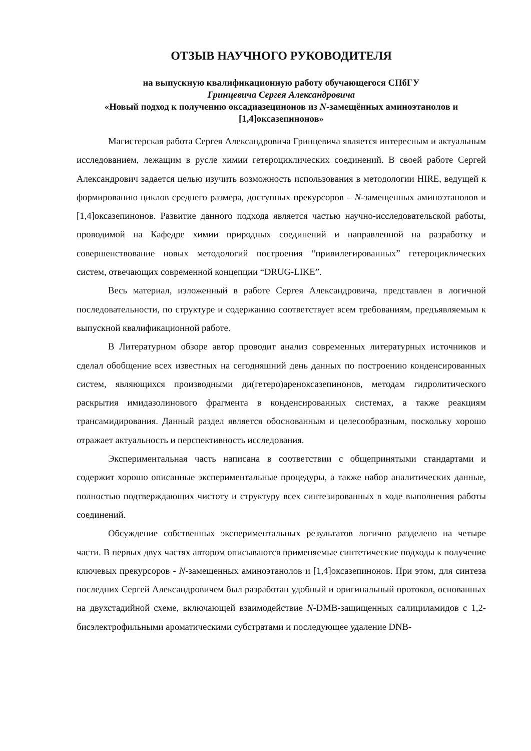ОТЗЫВ НАУЧНОГО РУКОВОДИТЕЛЯ
на выпускную квалификационную работу обучающегося СПбГУ
Гринцевича Сергея Александровича
«Новый подход к получению оксадиазецинонов из N-замещённых аминоэтанолов и [1,4]оксазепинонов»
Магистерская работа Сергея Александровича Гринцевича является интересным и актуальным исследованием, лежащим в русле химии гетероциклических соединений. В своей работе Сергей Александрович задается целью изучить возможность использования в методологии HIRE, ведущей к формированию циклов среднего размера, доступных прекурсоров – N-замещенных аминоэтанолов и [1,4]оксазепинонов. Развитие данного подхода является частью научно-исследовательской работы, проводимой на Кафедре химии природных соединений и направленной на разработку и совершенствование новых методологий построения “привилегированных” гетероциклических систем, отвечающих современной концепции “DRUG-LIKE”.
Весь материал, изложенный в работе Сергея Александровича, представлен в логичной последовательности, по структуре и содержанию соответствует всем требованиям, предъявляемым к выпускной квалификационной работе.
В Литературном обзоре автор проводит анализ современных литературных источников и сделал обобщение всех известных на сегодняшний день данных по построению конденсированных систем, являющихся производными ди(гетеро)ареноксазепинонов, методам гидролитического раскрытия имидазолинового фрагмента в конденсированных системах, а также реакциям трансамидирования. Данный раздел является обоснованным и целесообразным, поскольку хорошо отражает актуальность и перспективность исследования.
Экспериментальная часть написана в соответствии с общепринятыми стандартами и содержит хорошо описанные экспериментальные процедуры, а также набор аналитических данные, полностью подтверждающих чистоту и структуру всех синтезированных в ходе выполнения работы соединений.
Обсуждение собственных экспериментальных результатов логично разделено на четыре части. В первых двух частях автором описываются применяемые синтетические подходы к получение ключевых прекурсоров - N-замещенных аминоэтанолов и [1,4]оксазепинонов. При этом, для синтеза последних Сергей Александровичем был разработан удобный и оригинальный протокол, основанных на двухстадийной схеме, включающей взаимодействие N-DMB-защищенных салициламидов с 1,2-бисэлектрофильными ароматическими субстратами и последующее удаление DNB-